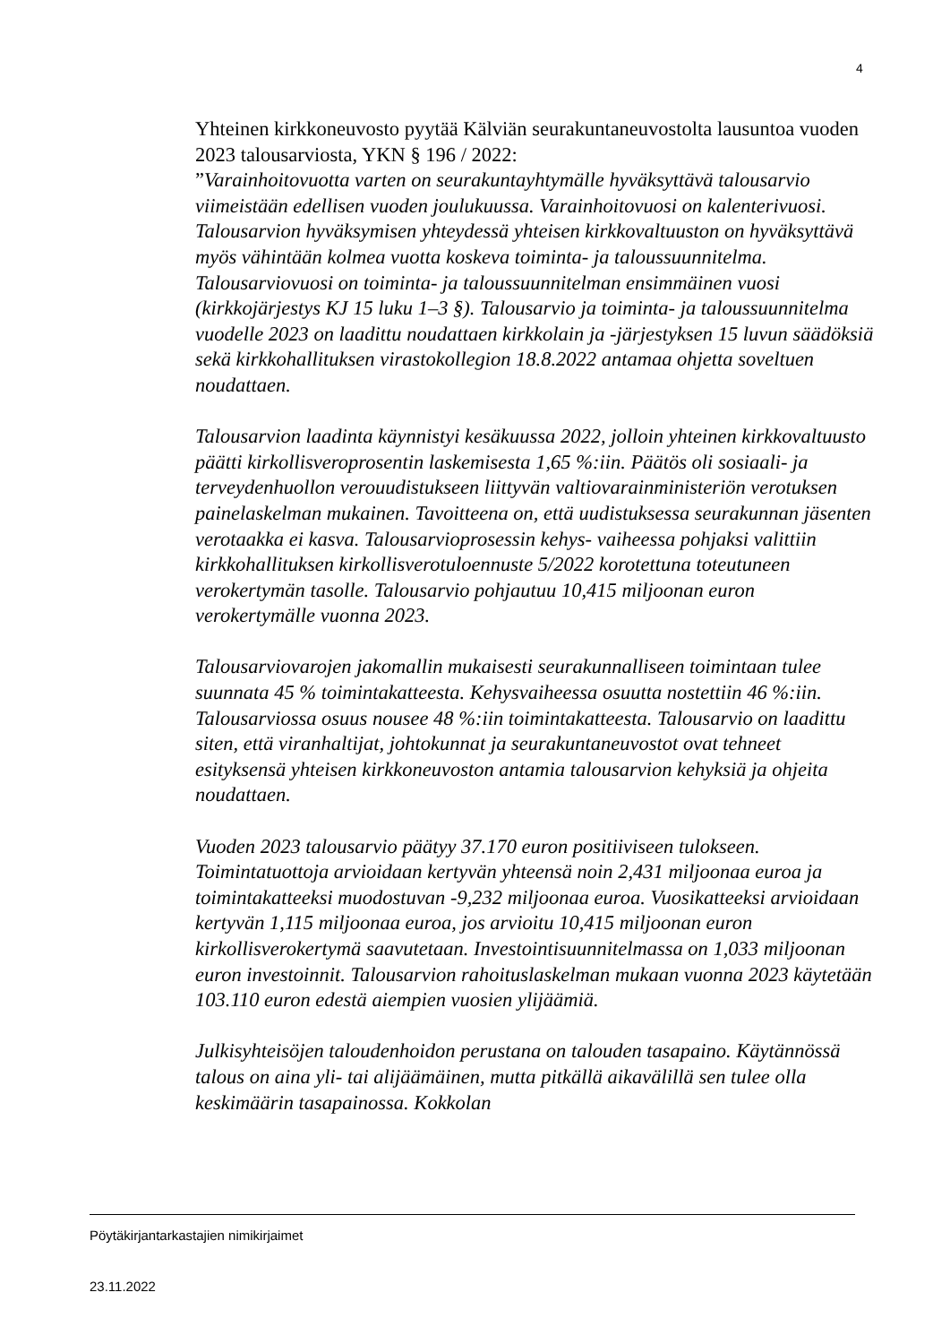4
Yhteinen kirkkoneuvosto pyytää Kälviän seurakuntaneuvostolta lausuntoa vuoden 2023 talousarviosta, YKN § 196 / 2022:
”Varainhoitovuotta varten on seurakuntayhtymälle hyväksyttävä talousarvio viimeistään edellisen vuoden joulukuussa. Varainhoitovuosi on kalenterivuosi. Talousarvion hyväksymisen yhteydessä yhteisen kirkkovaltuuston on hyväksyttävä myös vähintään kolmea vuotta koskeva toiminta- ja taloussuunnitelma. Talousarviovuosi on toiminta- ja taloussuunnitelman ensimmäinen vuosi (kirkkojärjestys KJ 15 luku 1–3 §). Talousarvio ja toiminta- ja taloussuunnitelma vuodelle 2023 on laadittu noudattaen kirkkolain ja -järjestyksen 15 luvun säädöksiä sekä kirkkohallituksen virastokollegion 18.8.2022 antamaa ohjetta soveltuen noudattaen.
Talousarvion laadinta käynnistyi kesäkuussa 2022, jolloin yhteinen kirkkovaltuusto päätti kirkollisveroprosentin laskemisesta 1,65 %:iin. Päätös oli sosiaali- ja terveydenhuollon verouudistukseen liittyvän valtiovarainministeriön verotuksen painelaskelman mukainen. Tavoitteena on, että uudistuksessa seurakunnan jäsenten verotaakka ei kasva. Talousarvioprosessin kehys- vaiheessa pohjaksi valittiin kirkkohallituksen kirkollisverotuloennuste 5/2022 korotettuna toteutuneen verokertymän tasolle. Talousarvio pohjautuu 10,415 miljoonan euron verokertymälle vuonna 2023.
Talousarviovarojen jakomallin mukaisesti seurakunnalliseen toimintaan tulee suunnata 45 % toimintakatteesta. Kehysvaiheessa osuutta nostettiin 46 %:iin. Talousarviossa osuus nousee 48 %:iin toimintakatteesta. Talousarvio on laadittu siten, että viranhaltijat, johtokunnat ja seurakuntaneuvostot ovat tehneet esityksensä yhteisen kirkkoneuvoston antamia talousarvion kehyksiä ja ohjeita noudattaen.
Vuoden 2023 talousarvio päätyy 37.170 euron positiiviseen tulokseen. Toimintatuottoja arvioidaan kertyvän yhteensä noin 2,431 miljoonaa euroa ja toimintakatteeksi muodostuvan -9,232 miljoonaa euroa. Vuosikatteeksi arvioidaan kertyvän 1,115 miljoonaa euroa, jos arvioitu 10,415 miljoonan euron kirkollisverokertymä saavutetaan. Investointisuunnitelmassa on 1,033 miljoonan euron investoinnit. Talousarvion rahoituslaskelman mukaan vuonna 2023 käytetään 103.110 euron edestä aiempien vuosien ylijäämiä.
Julkisyhteisöjen taloudenhoidon perustana on talouden tasapaino. Käytännössä talous on aina yli- tai alijäämäinen, mutta pitkällä aikavälillä sen tulee olla keskimäärin tasapainossa. Kokkolan
Pöytäkirjantarkastajien nimikirjaimet
23.11.2022